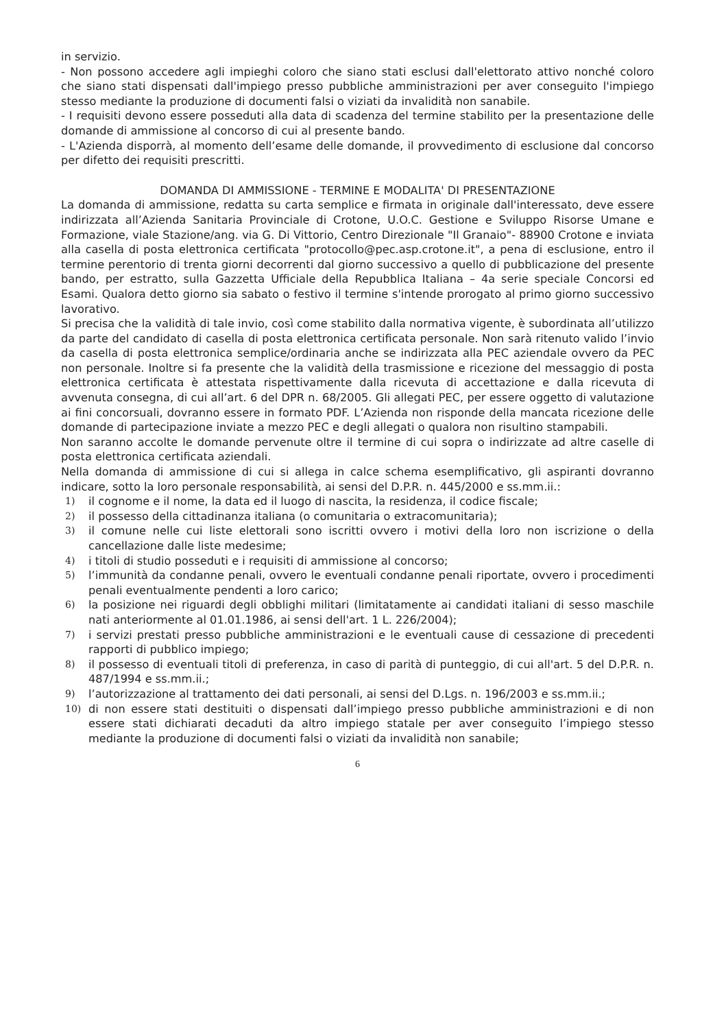in servizio.
- Non possono accedere agli impieghi coloro che siano stati esclusi dall'elettorato attivo nonché coloro che siano stati dispensati dall'impiego presso pubbliche amministrazioni per aver conseguito l'impiego stesso mediante la produzione di documenti falsi o viziati da invalidità non sanabile.
- I requisiti devono essere posseduti alla data di scadenza del termine stabilito per la presentazione delle domande di ammissione al concorso di cui al presente bando.
- L'Azienda disporrà, al momento dell’esame delle domande, il provvedimento di esclusione dal concorso per difetto dei requisiti prescritti.
DOMANDA DI AMMISSIONE - TERMINE E MODALITA' DI PRESENTAZIONE
La domanda di ammissione, redatta su carta semplice e firmata in originale dall'interessato, deve essere indirizzata all’Azienda Sanitaria Provinciale di Crotone, U.O.C. Gestione e Sviluppo Risorse Umane e Formazione, viale Stazione/ang. via G. Di Vittorio, Centro Direzionale "Il Granaio"- 88900 Crotone e inviata alla casella di posta elettronica certificata "protocollo@pec.asp.crotone.it", a pena di esclusione, entro il termine perentorio di trenta giorni decorrenti dal giorno successivo a quello di pubblicazione del presente bando, per estratto, sulla Gazzetta Ufficiale della Repubblica Italiana – 4a serie speciale Concorsi ed Esami. Qualora detto giorno sia sabato o festivo il termine s'intende prorogato al primo giorno successivo lavorativo.
Si precisa che la validità di tale invio, così come stabilito dalla normativa vigente, è subordinata all’utilizzo da parte del candidato di casella di posta elettronica certificata personale. Non sarà ritenuto valido l’invio da casella di posta elettronica semplice/ordinaria anche se indirizzata alla PEC aziendale ovvero da PEC non personale. Inoltre si fa presente che la validità della trasmissione e ricezione del messaggio di posta elettronica certificata è attestata rispettivamente dalla ricevuta di accettazione e dalla ricevuta di avvenuta consegna, di cui all’art. 6 del DPR n. 68/2005. Gli allegati PEC, per essere oggetto di valutazione ai fini concorsuali, dovranno essere in formato PDF. L’Azienda non risponde della mancata ricezione delle domande di partecipazione inviate a mezzo PEC e degli allegati o qualora non risultino stampabili.
Non saranno accolte le domande pervenute oltre il termine di cui sopra o indirizzate ad altre caselle di posta elettronica certificata aziendali.
Nella domanda di ammissione di cui si allega in calce schema esemplificativo, gli aspiranti dovranno indicare, sotto la loro personale responsabilità, ai sensi del D.P.R. n. 445/2000 e ss.mm.ii.:
1) il cognome e il nome, la data ed il luogo di nascita, la residenza, il codice fiscale;
2) il possesso della cittadinanza italiana (o comunitaria o extracomunitaria);
3) il comune nelle cui liste elettorali sono iscritti ovvero i motivi della loro non iscrizione o della cancellazione dalle liste medesime;
4) i titoli di studio posseduti e i requisiti di ammissione al concorso;
5) l’immunità da condanne penali, ovvero le eventuali condanne penali riportate, ovvero i procedimenti penali eventualmente pendenti a loro carico;
6) la posizione nei riguardi degli obblighi militari (limitatamente ai candidati italiani di sesso maschile nati anteriormente al 01.01.1986, ai sensi dell'art. 1 L. 226/2004);
7) i servizi prestati presso pubbliche amministrazioni e le eventuali cause di cessazione di precedenti rapporti di pubblico impiego;
8) il possesso di eventuali titoli di preferenza, in caso di parità di punteggio, di cui all'art. 5 del D.P.R. n. 487/1994 e ss.mm.ii.;
9) l’autorizzazione al trattamento dei dati personali, ai sensi del D.Lgs. n. 196/2003 e ss.mm.ii.;
10) di non essere stati destituiti o dispensati dall’impiego presso pubbliche amministrazioni e di non essere stati dichiarati decaduti da altro impiego statale per aver conseguito l’impiego stesso mediante la produzione di documenti falsi o viziati da invalidità non sanabile;
6